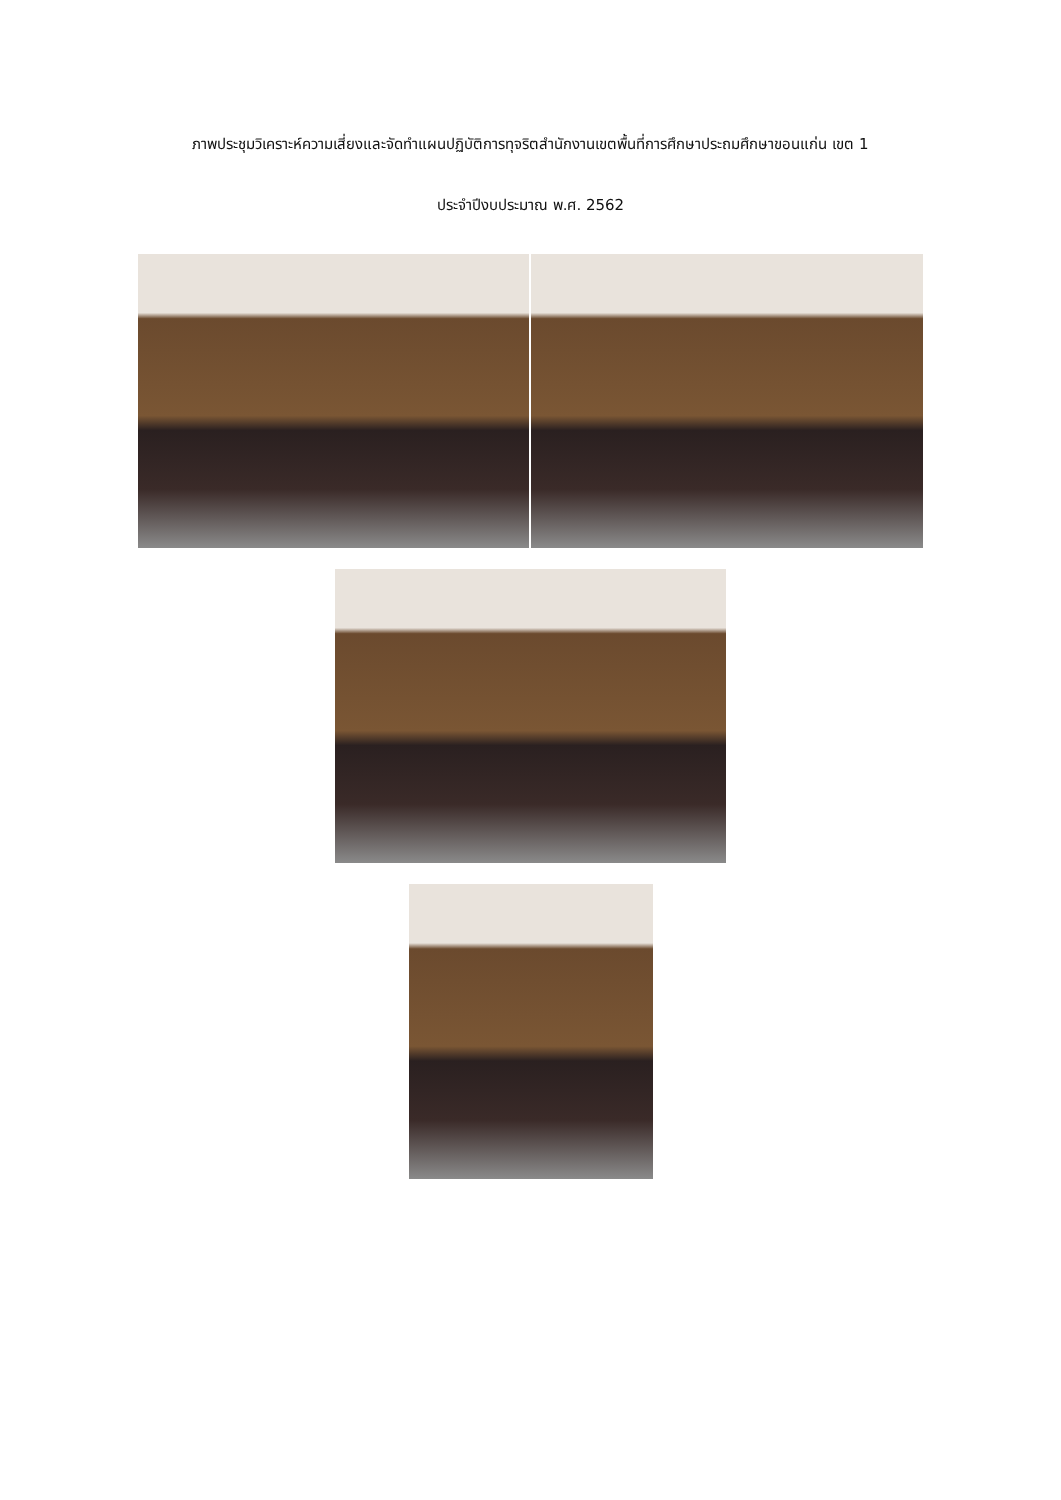ภาพประชุมวิเคราะห์ความเสี่ยงและจัดทำแผนปฏิบัติการทุจริตสำนักงานเขตพื้นที่การศึกษาประถมศึกษาขอนแก่น เขต 1
ประจำปีงบประมาณ พ.ศ. 2562